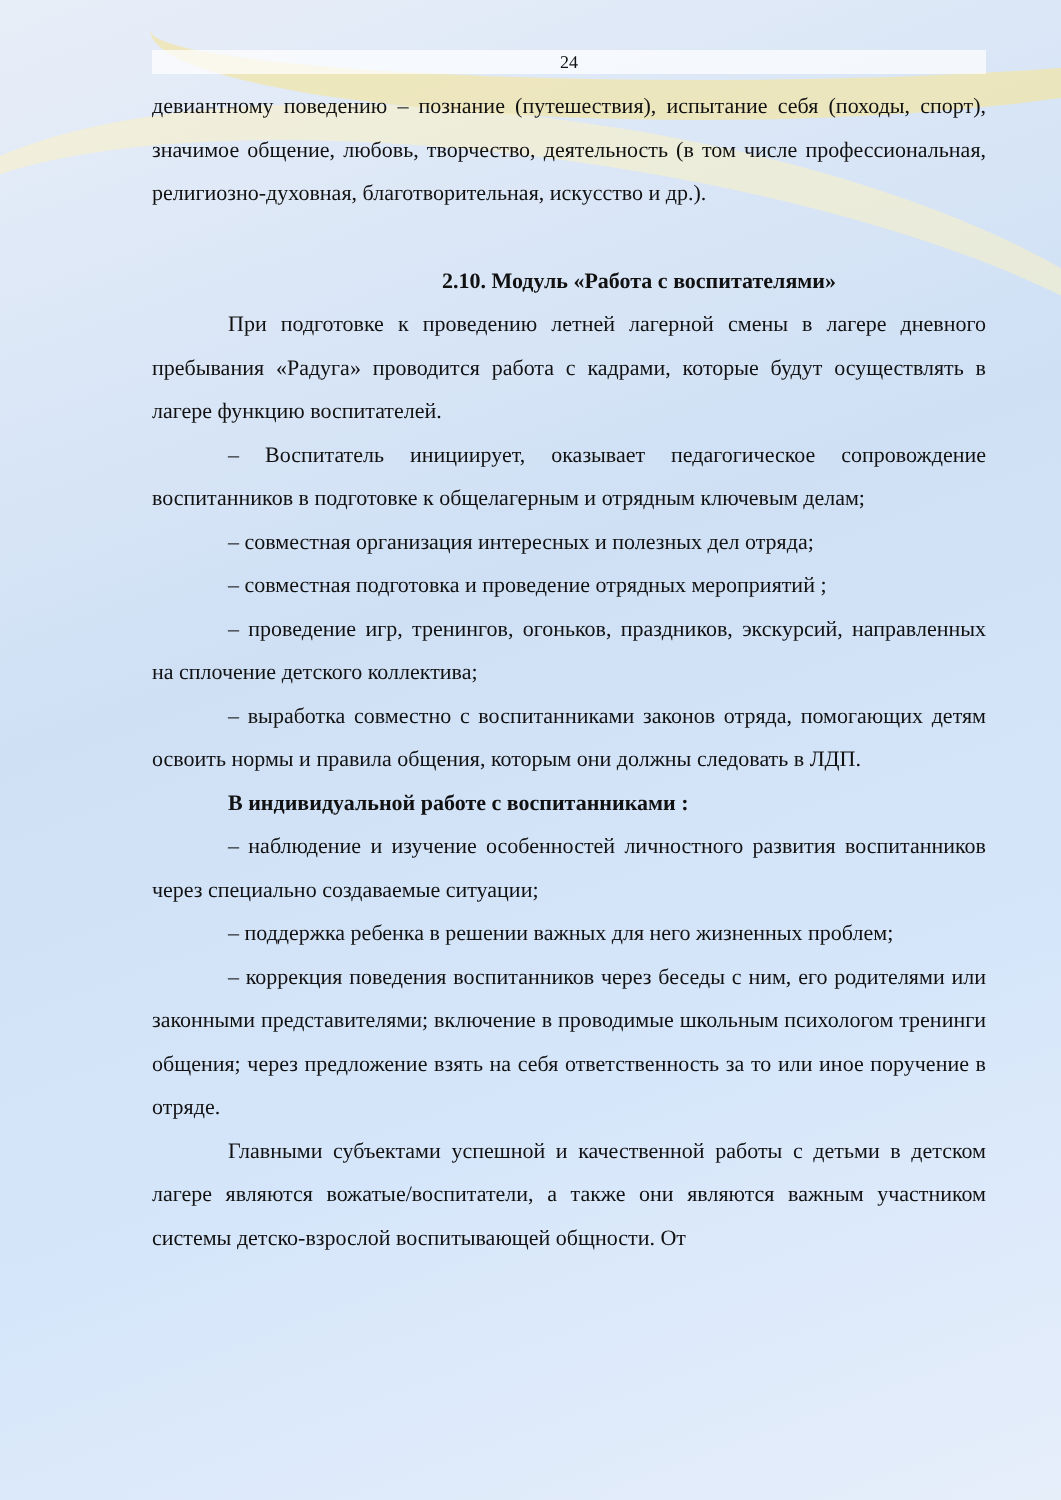24
девиантному поведению – познание (путешествия), испытание себя (походы, спорт), значимое общение, любовь, творчество, деятельность (в том числе профессиональная, религиозно-духовная, благотворительная, искусство и др.).
2.10. Модуль «Работа с воспитателями»
При подготовке к проведению летней лагерной смены в лагере дневного пребывания «Радуга» проводится работа с кадрами, которые будут осуществлять в лагере функцию воспитателей.
– Воспитатель инициирует, оказывает педагогическое сопровождение воспитанников в подготовке к общелагерным и отрядным ключевым делам;
– совместная организация интересных и полезных дел отряда;
– совместная подготовка и проведение отрядных мероприятий ;
– проведение игр, тренингов, огоньков, праздников, экскурсий, направленных на сплочение детского коллектива;
– выработка совместно с воспитанниками законов отряда, помогающих детям освоить нормы и правила общения, которым они должны следовать в ЛДП.
В индивидуальной работе с воспитанниками :
– наблюдение и изучение особенностей личностного развития воспитанников через специально создаваемые ситуации;
– поддержка ребенка в решении важных для него жизненных проблем;
– коррекция поведения воспитанников через беседы с ним, его родителями или законными представителями; включение в проводимые школьным психологом тренинги общения; через предложение взять на себя ответственность за то или иное поручение в отряде.
Главными субъектами успешной и качественной работы с детьми в детском лагере являются вожатые/воспитатели, а также они являются важным участником системы детско-взрослой воспитывающей общности. От